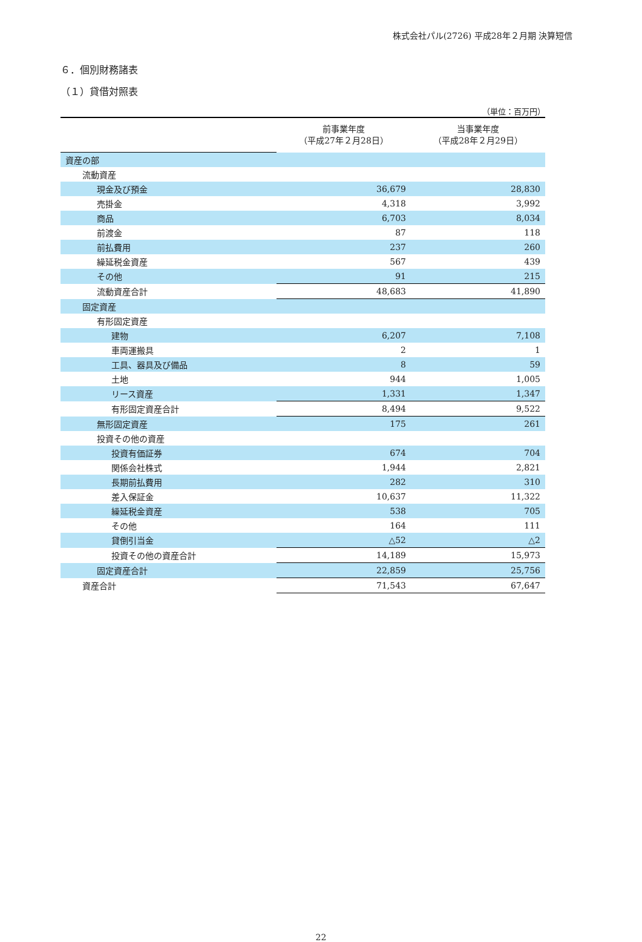株式会社パル(2726) 平成28年２月期 決算短信
６．個別財務諸表
（１）貸借対照表
（単位：百万円）
| | 前事業年度 （平成27年２月28日） | 当事業年度 （平成28年２月29日） |
| --- | --- | --- |
| 資産の部 | | |
| 流動資産 | | |
| 現金及び預金 | 36,679 | 28,830 |
| 売掛金 | 4,318 | 3,992 |
| 商品 | 6,703 | 8,034 |
| 前渡金 | 87 | 118 |
| 前払費用 | 237 | 260 |
| 繰延税金資産 | 567 | 439 |
| その他 | 91 | 215 |
| 流動資産合計 | 48,683 | 41,890 |
| 固定資産 | | |
| 有形固定資産 | | |
| 建物 | 6,207 | 7,108 |
| 車両運搬具 | 2 | 1 |
| 工具、器具及び備品 | 8 | 59 |
| 土地 | 944 | 1,005 |
| リース資産 | 1,331 | 1,347 |
| 有形固定資産合計 | 8,494 | 9,522 |
| 無形固定資産 | 175 | 261 |
| 投資その他の資産 | | |
| 投資有価証券 | 674 | 704 |
| 関係会社株式 | 1,944 | 2,821 |
| 長期前払費用 | 282 | 310 |
| 差入保証金 | 10,637 | 11,322 |
| 繰延税金資産 | 538 | 705 |
| その他 | 164 | 111 |
| 貸倒引当金 | △52 | △2 |
| 投資その他の資産合計 | 14,189 | 15,973 |
| 固定資産合計 | 22,859 | 25,756 |
| 資産合計 | 71,543 | 67,647 |
22